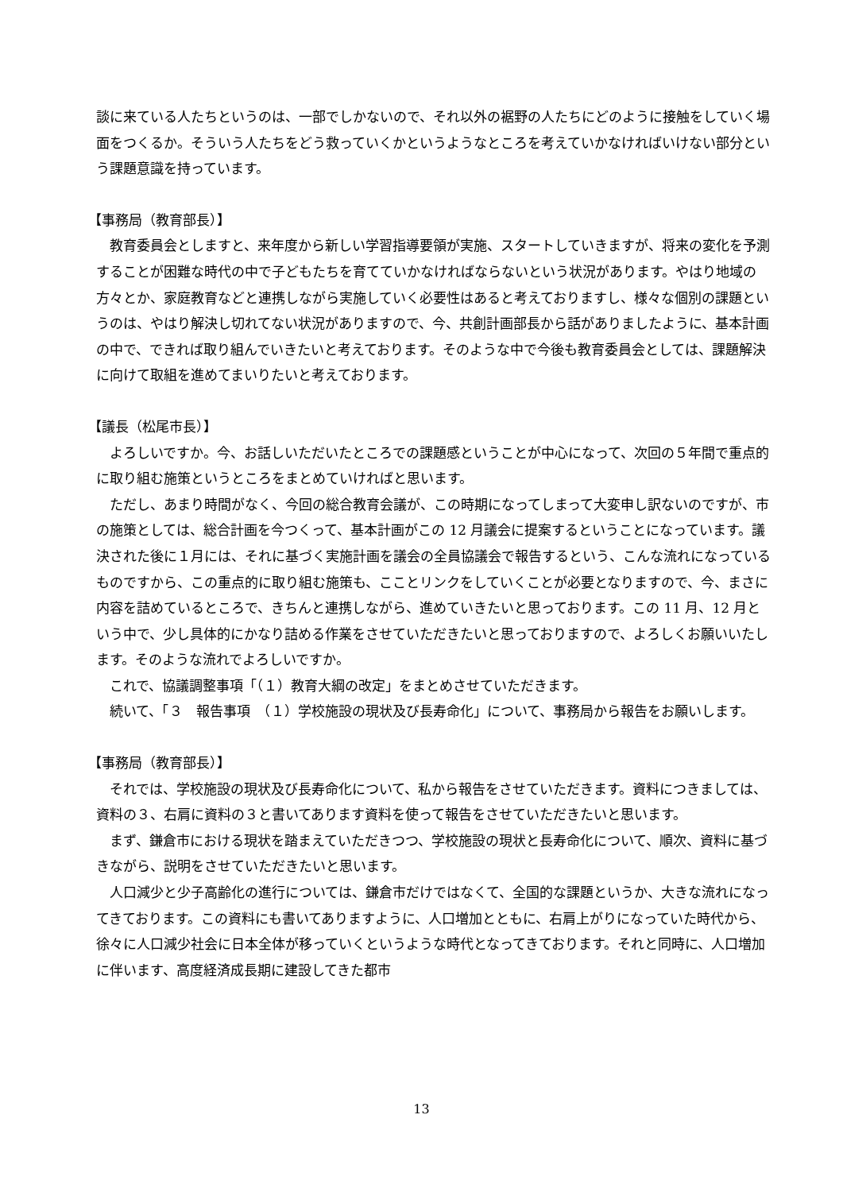談に来ている人たちというのは、一部でしかないので、それ以外の裾野の人たちにどのように接触をしていく場面をつくるか。そういう人たちをどう救っていくかというようなところを考えていかなければいけない部分という課題意識を持っています。
【事務局（教育部長）】
教育委員会としますと、来年度から新しい学習指導要領が実施、スタートしていきますが、将来の変化を予測することが困難な時代の中で子どもたちを育てていかなければならないという状況があります。やはり地域の方々とか、家庭教育などと連携しながら実施していく必要性はあると考えておりますし、様々な個別の課題というのは、やはり解決し切れてない状況がありますので、今、共創計画部長から話がありましたように、基本計画の中で、できれば取り組んでいきたいと考えております。そのような中で今後も教育委員会としては、課題解決に向けて取組を進めてまいりたいと考えております。
【議長（松尾市長）】
よろしいですか。今、お話しいただいたところでの課題感ということが中心になって、次回の５年間で重点的に取り組む施策というところをまとめていければと思います。
ただし、あまり時間がなく、今回の総合教育会議が、この時期になってしまって大変申し訳ないのですが、市の施策としては、総合計画を今つくって、基本計画がこの 12 月議会に提案するということになっています。議決された後に１月には、それに基づく実施計画を議会の全員協議会で報告するという、こんな流れになっているものですから、この重点的に取り組む施策も、こことリンクをしていくことが必要となりますので、今、まさに内容を詰めているところで、きちんと連携しながら、進めていきたいと思っております。この 11 月、12 月という中で、少し具体的にかなり詰める作業をさせていただきたいと思っておりますので、よろしくお願いいたします。そのような流れでよろしいですか。
これで、協議調整事項「（１）教育大綱の改定」をまとめさせていただきます。
続いて、「３　報告事項　（１）学校施設の現状及び長寿命化」について、事務局から報告をお願いします。
【事務局（教育部長）】
それでは、学校施設の現状及び長寿命化について、私から報告をさせていただきます。資料につきましては、資料の３、右肩に資料の３と書いてあります資料を使って報告をさせていただきたいと思います。
まず、鎌倉市における現状を踏まえていただきつつ、学校施設の現状と長寿命化について、順次、資料に基づきながら、説明をさせていただきたいと思います。
人口減少と少子高齢化の進行については、鎌倉市だけではなくて、全国的な課題というか、大きな流れになってきております。この資料にも書いてありますように、人口増加とともに、右肩上がりになっていた時代から、徐々に人口減少社会に日本全体が移っていくというような時代となってきております。それと同時に、人口増加に伴います、高度経済成長期に建設してきた都市
13